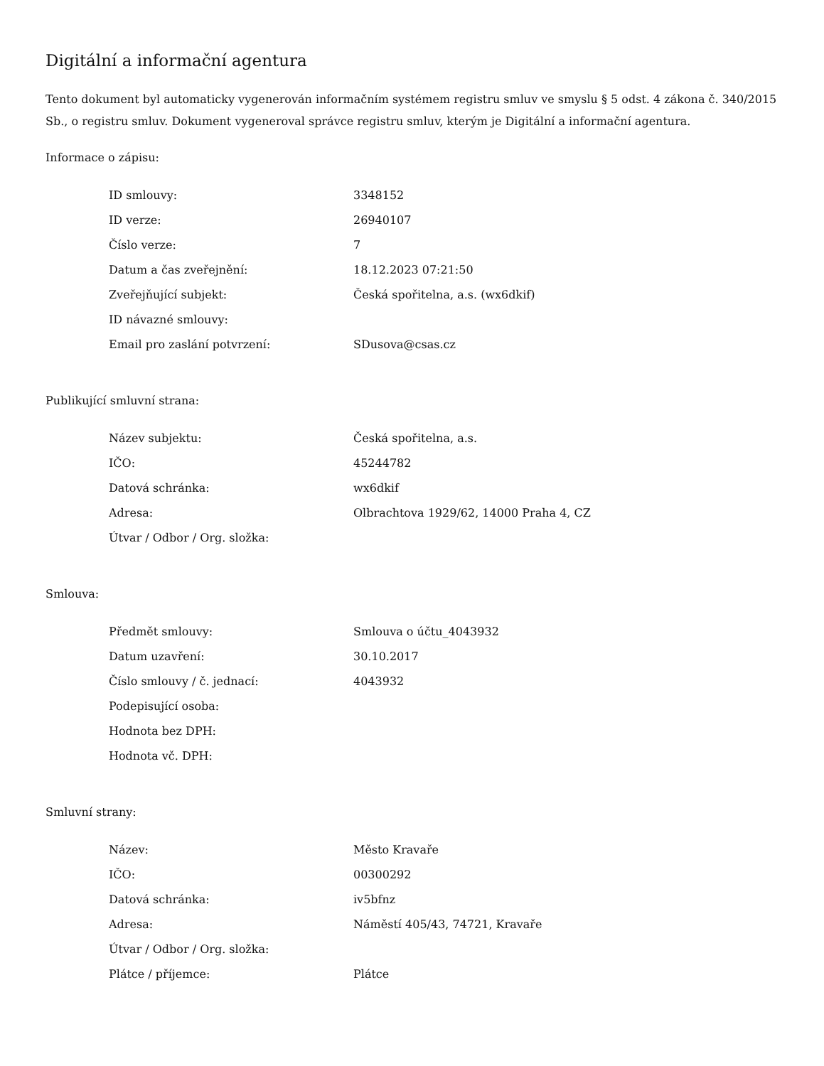Digitální a informační agentura
Tento dokument byl automaticky vygenerován informačním systémem registru smluv ve smyslu § 5 odst. 4 zákona č. 340/2015 Sb., o registru smluv. Dokument vygeneroval správce registru smluv, kterým je Digitální a informační agentura.
Informace o zápisu:
| ID smlouvy: | 3348152 |
| ID verze: | 26940107 |
| Číslo verze: | 7 |
| Datum a čas zveřejnění: | 18.12.2023 07:21:50 |
| Zveřejňující subjekt: | Česká spořitelna, a.s. (wx6dkif) |
| ID návazné smlouvy: | |
| Email pro zaslání potvrzení: | SDusova@csas.cz |
Publikující smluvní strana:
| Název subjektu: | Česká spořitelna, a.s. |
| IČO: | 45244782 |
| Datová schránka: | wx6dkif |
| Adresa: | Olbrachtova 1929/62, 14000 Praha 4, CZ |
| Útvar / Odbor / Org. složka: | |
Smlouva:
| Předmět smlouvy: | Smlouva o účtu_4043932 |
| Datum uzavření: | 30.10.2017 |
| Číslo smlouvy / č. jednací: | 4043932 |
| Podepisující osoba: | |
| Hodnota bez DPH: | |
| Hodnota vč. DPH: | |
Smluvní strany:
| Název: | Město Kravaře |
| IČO: | 00300292 |
| Datová schránka: | iv5bfnz |
| Adresa: | Náměstí 405/43, 74721, Kravaře |
| Útvar / Odbor / Org. složka: | |
| Plátce / příjemce: | Plátce |